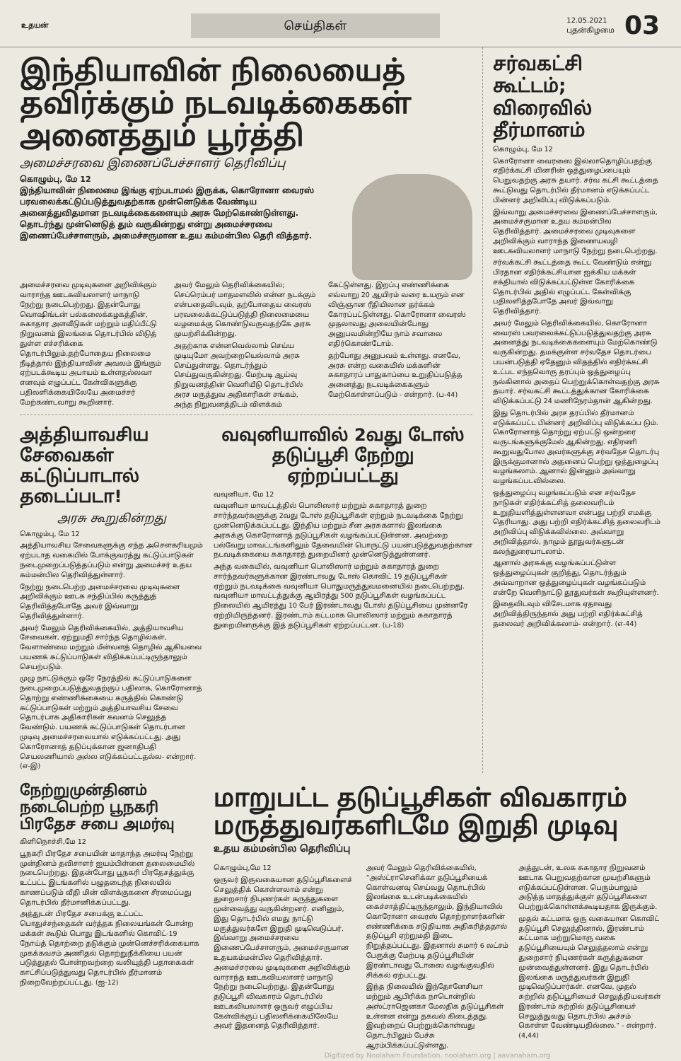உதயன்
செய்திகள்
12.05.2021
புதன்கிழமை
03
இந்தியாவின் நிலையைத் தவிர்க்கும் நடவடிக்கைகள் அனைத்தும் பூர்த்தி
அமைச்சரவை இணைப்பேச்சாளர் தெரிவிப்பு
கொழும்பு, மே 12
இந்தியாவின் நிலைமை இங்கு ஏற்படாமல் இருக்க, கொரோனா வைரஸ் பரவலைக்கட்டுப்படுத்துவதற்காக முன்னெடுக்க வேண்டிய அனைத்துவிதமான நடவடிக்கைகளையும் அரசு மேற்கொண்டுள்ளது. தொடர்ந்து முன்னெடுத் தும் வருகின்றது என்று அமைச்சரவை இணைப்பேச்சாளரும், அமைச்சருமான உதய கம்மன்பில தெரி வித்தார்.
அமைச்சரவை முடிவுகளை அறிவிக்கும் வாராந்த ஊடகவியலாளர் மாநாடு நேற்று நடைபெற்றது. இதன்போது வொஷிங்டன் பல்கலைக்கழகத்தின், சுகாதார அளவீடுகள் மற்றும் மதிப்பீட்டு நிறுவனம் இலங்கை தொடர்பில் விடுத் துள்ள எச்சரிக்கை தொடர்பிலும்,தற்போதைய நிலைமை நீடித்தால் இந்தியாவின் அவலம் இங்கும் ஏற்படக்கூடிய அபாயம் உள்ளதல்லவா எனவும் எழுப்பட்ட கேள்விகளுக்கு பதிலளிக்கையிலேயே அமைச்சர் மேற்கண்டவாறு கூறினார்.
அவர் மேலும் தெரிவிக்கையில்; செப்ரெம்பர் மாதமளவில் என்ன நடக்கும் என்பதைவிடவும், தற்போதைய வைரஸ் பரவலைக்கட்டுப்படுத்தி நிலைமையை வழமைக்கு கொண்டுவருவதற்கே அரசு முயற்சிக்கின்றது.
அதற்காக என்னவெல்லாம் செய்ய முடியுமோ அவற்றையெல்லாம் அரசு செய்துள்ளது. தொடர்ந்தும் செய்துவருகின்றது. மேற்படி ஆய்வு நிறுவனத்தின் வெளியீடு தொடர்பில் அரச மருத்துவ அதிகாரிகள் சங்கம், அந்த நிறுவனத்திடம் விளக்கம் கேட்டுள்ளது. இறப்பு எண்ணிக்கை எவ்வாறு 20 ஆயிரம் வரை உயரும் என விஞ்ஞான ரீதியிலான தர்க்கம் கோரப்பட்டுள்ளது. கொரோனா வைரஸ் முதலாவது அலையின்போது அனுபவமின்றியே நாம் சவாலை எதிர்கொண்டோம்.
தற்போது அனுபவம் உள்ளது. எனவே, அரசு என்ற வகையில் மக்களின் சுகாதாரப் பாதுகாப்பை உறுதிப்படுத்த அனைத்து நடவடிக்கைகளும் மேற்கொள்ளப்படும் - என்றார். (ப-44)
அத்தியாவசிய சேவைகள் கட்டுப்பாடால் தடைப்படா!
அரசு கூறுகின்றது
கொழும்பு, மே 12
அத்தியாவசிய சேவைகளுக்கு எந்த அசௌகரியமும் ஏற்படாத வகையில் போக்குவரத்து கட்டுப்பாடுகள் நடைமுறைப்படுத்தப்படும் என்று அமைச்சர் உதய கம்மன்பில தெரிவித்துள்ளார்.
நேற்று நடைபெற்ற அமைச்சரவை முடிவுகளை அறிவிக்கும் ஊடக சந்திப்பில் கருத்துத் தெரிவித்தபோதே அவர் இவ்வாறு தெரிவித்துள்ளார்.
அவர் மேலும் தெரிவிக்கையில், அத்தியாவசிய சேவைகள், ஏற்றுமதி சார்ந்த தொழில்கள், வேளாண்மை மற்றும் மீன்வளத் தொழில் ஆகியவை பயணக் கட்டுப்பாடுகள் விதிக்கப்பட்டிருந்தாலும் செயற்படும்.
முழு நாட்டுக்கும் ஒரே நேரத்தில் கட்டுப்பாடுகளை நடைமுறைப்படுத்துவதற்குப் பதிலாக, கொரோனாத் தொற்று எண்ணிக்கையை கருத்தில் கொண்டு கட்டுப்பாடுகள் மற்றும் அத்தியாவசிய சேவை தொடர்பாக அதிகாரிகள் கவனம் செலுத்த வேண்டும். பயணக் கட்டுப்பாடுகள் தொடர்பான முடிவு அமைச்சரவையால் எடுக்கப்பட்டது. அது கொரோனாத் தடுப்புக்கான ஜனாதிபதி செயலணியால் அல்ல எடுக்கப்பட்டதல்ல- என்றார். (எ-இ)
வவுனியாவில் 2வது டோஸ் தடுப்பூசி நேற்று ஏற்றப்பட்டது
வவுனியா, மே 12
வவுனியா மாவட்டத்தில் பொலிஸார் மற்றும் சுகாதாரத் துறை சார்ந்தவர்களுக்கு 2வது டோஸ் தடுப்பூசிகள் ஏற்றும் நடவடிக்கை நேற்று முன்னெடுக்கப்பட்டது. இந்திய மற்றும் சீன அரசுகளால் இலங்கை அரசுக்கு கொரோனாத் தடுப்பூசிகள் வழங்கப்பட்டுள்ளன. அவற்றை பல்வேறு மாவட்டங்களிலும் தேவையின் பொருட்டு பயன்படுத்துவதற்கான நடவடிக்கையை சுகாதாரத் துறையினர் முன்னெடுத்துள்ளனர்.
அந்த வகையில், வவுனியா பொலிஸார் மற்றும் சுகாதாரத் துறை சார்ந்தவர்களுக்கான இரண்டாவது டோஸ் கொவிட் 19 தடுப்பூசிகள் ஏற்றும் நடவடிக்கை வவுனியா பொதுமருத்துவமனையில் நடைபெற்றது. வவுனியா மாவட்டத்துக்கு ஆயிரத்து 500 தடுப்பூசிகள் வழங்கப்பட்ட நிலையில் ஆயிரத்து 10 பேர் இரண்டாவது டோஸ் தடுப்பூசியை முன்னரே ஏற்றியிருந்தனர். இரண்டாம் கட்டமாக பொலிஸார் மற்றும் சுகாதாரத் துறையினருக்கு இத் தடுப்பூசிகள் ஏற்றப்பட்டன. (ப-18)
சர்வகட்சி கூட்டம்; விரைவில் தீர்மானம்
கொழும்பு, மே 12
கொரோனா வைரஸை இல்லாதொழிப்பதற்கு எதிர்க்கட்சி யினரின் ஒத்துழைப்பையும் பெறுவதற்கு அரசு தயார். சர்வ கட்சி கூட்டத்தை கூட்டுவது தொடர்பில் தீர்மானம் எடுக்கப்பட்ட பின்னர் அறிவிப்பு விடுக்கப்படும்.
இவ்வாறு அமைச்சரவை இணைப்பேச்சாளரும், அமைச்சருமான உதய கம்மன்பில தெரிவித்தார். அமைச்சரவை முடிவுகளை அறிவிக்கும் வாராந்த இணையவழி ஊடகவியலாளர் மாநாடு நேற்று நடைபெற்றது.
சர்வக்கட்சி கூட்டத்தை கூட்ட வேண்டும் என்று பிரதான எதிர்க்கட்சியான ஐக்கிய மக்கள் சக்தியால் விடுக்கப்பட்டுள்ள கோரிக்கை தொடர்பில் அதில் எழுப்பட்ட கேள்விக்கு பதிலளித்தபோதே அவர் இவ்வாறு தெரிவித்தார்.
அவர் மேலும் தெரிவிக்கையில், கொரோனா வைரஸ் பவரலைக்கட்டுப்படுத்துவதற்கு அரசு அனைத்து நடவடிக்கைகளையும் மேற்கொண்டு வருகின்றது. தமக்குள்ள சர்வதேச தொடர்பை பயன்படுத்தி ஏதேனும் விதத்தில் எதிர்க்கட்சி உட்பட எந்தவொரு தரப்பும் ஒத்துழைப்பு நல்கினால் அதைப் பெற்றுக்கொள்வதற்கு அரசு தயார். சர்வகட்சி கூட்டத்துக்கான கோரிக்கை விடுக்கப்பட்டு 24 மணிநேரம்தான் ஆகின்றது.
இது தொடர்பில் அரச தரப்பில் தீர்மானம் எடுக்கப்பட்ட பின்னர் அறிவிப்பு விடுக்கப்ப டும். கொரோனாத் தொற்று ஏற்பட்டு ஒன்றரை வருடங்களுக்குமேல் ஆகின்றது. எதிரணி கூறுவதுபோல அவர்களுக்கு சர்வதேச தொடர்பு இருக்குமானால் அதனைப் பெற்று ஒத்துழைப்பு வழங்கலாம். ஆனால் இன்னும் அவ்வாறு வழங்கப்படவில்லை.
ஒத்துழைப்பு வழங்கப்படும் என சர்வதேச நாடுகள் எதிர்க்கட்சித் தலைவரிடம் உறுதியளித்துள்ளனவா என்பது பற்றி எமக்கு தெரியாது. அது பற்றி எதிர்க்கட்சித் தலைவரிடம் அறிவிப்பு விடுக்கவில்லை. அவ்வாறு அறிவித்தால், நாமும் தூதுவர்களுடன் கலந்துரையாடலாம்.
ஆனால் அரசுக்கு வழங்கப்பட்டுள்ள ஒத்துழைப்புகள் குறித்து, தொடர்ந்தும் அவ்வாறான ஒத்துழைப்புகள் வழங்கப்படும் என்றே வெளிநாட்டு தூதுவர்கள் கூறியுள்ளனர்.
இதைவிடவும் விசேடமாக ஏதாவது அறிவித்திருந்தால் அது பற்றி எதிர்க்கட்சித் தலைவர் அறிவிக்கலாம்- என்றார். (எ-44)
நேற்றுமுன்தினம் நடைபெற்ற பூநகரி பிரதேச சபை அமர்வு
கிளிநொச்சி,மே 12
பூநகரி பிரதேச சபையின் மாதாந்த அமர்வு நேற்று முன்தினம் தவிசாளர் ஐயம்பிள்ளை தலைமையில் நடைபெற்றது. இதன்போது பூநகரி பிரதேசத்துக்கு உட்பட்ட இடங்களில் பழுதடைந்த நிலையில் காணப்படும் வீதி மின் விளக்குகளை சீரமைப்பது தொடர்பில் தீர்மானிக்கப்பட்டது.
அத்துடன் பிரதேச சபைக்கு உட்பட்ட பொதுச்சந்தைகள் வர்த்தக நிலையங்கள் போன்ற மக்கள் கூடும் பொது இடங்களில் கொவிட்-19 நோய்த் தொற்றை தடுக்கும் முன்னெச்சரிக்கையாக முகக்கவசம் அணிதல் தொற்றுநீக்கியை பயன் படுத்துதல் போன்றவற்றை வலியுத்தி பதாகைகள் காட்சிப்படுத்துவது தொடர்பில் தீர்மானம் நிறைவேற்றப்பட்டது. (ஐ-12)
மாறுபட்ட தடுப்பூசிகள் விவகாரம் மருத்துவர்களிடமே இறுதி முடிவு
உதய கம்மன்பில தெரிவிப்பு
கொழும்பு,மே 12
ஒருவர் இருவகையான தடுப்பூசிகளைச் செலுத்திக் கொள்ளலாம் என்று துறைசார் நிபுணர்கள் கருத்துகளை முன்வைத்து வருகின்றனர். எனினும், இது தொடர்பில் எமது நாட்டு மருத்துவர்களே இறுதி முடிவெடுப்பர். இவ்வாறு அமைச்சரவை இணைப்பேச்சாளரும், அமைச்சருமான உதயகம்மன்பில தெரிவித்தார். அமைச்சரவை முடிவுகளை அறிவிக்கும் வாராந்த ஊடகவியலாளர் மாநாடு நேற்று நடைபெற்றது. இதன்போது தடுப்பூசி விவகாரம் தொடர்பில் ஊடகவியலாளர் ஒருவர் எழுப்பிய கேள்விக்குப் பதிலளிக்கையிலேயே அவர் இதனைத் தெரிவித்தார்.
அவர் மேலும் தெரிவிக்கையில், “அஸ்ட்ராசெனிக்கா தடுப்பூசியைக் கொள்வனவு செய்வது தொடர்பில் இலங்கை உடன்படிக்கையில் கைச்சாத்திட்டிருந்தாலும், இந்தியாவில் கொரோனா வைரஸ் தொற்றாளர்களின் எண்ணிக்கை சடுதியாக அதிகரித்ததால் தடுப்பூசி ஏற்றுமதி இடை நிறுத்தப்பட்டது. இதனால் சுமார் 6 லட்சம் பேருக்கு மேற்படி தடுப்பூசியின் இரண்டாவது டோஸை வழங்குவதில் சிக்கல் ஏற்பட்டது.
இந்த நிலையில் இந்தோனேசியா மற்றும் ஆபிரிக்க நாடொன்றில் அஸ்ட்ராஜெனகா மேலதிக தடுப்பூசிகள் உள்ளன என்று தகவல் கிடைத்தது. இவற்றைப் பெற்றுக்கொள்வது தொடர்பிலும் பேச்சு ஆரம்பிக்கப்பட்டுள்ளது.
அத்துடன், உலக சுகாதார நிறுவனம் ஊடாக பெறுவதற்கான முயற்சிகளும் எடுக்கப்பட்டுள்ளன. பெரும்பாலும் அடுத்த மாதத்துக்குள் தடுப்பூசிகளை பெற்றுக்கொள்ளக்கூடியதாக இருக்கும்.
முதல் கட்டமாக ஒரு வகையான கொவிட் தடுப்பூசி செலுத்தினால், இரண்டாம் கட்டமாக மற்றுமொரு வகை தடுப்பூசியையும் செலுத்தலாம் என்று துறைசார் நிபுணர்கள் கருத்துகளை முன்வைத்துள்ளனர். இது தொடர்பில் இலங்கை மருத்துவர்கள் இறுதி முடிவெடுப்பார்கள். எனவே, முதல் சுற்றில் தடுப்பூசியைச் செலுத்தியவர்கள் இரண்டாம் சுற்றில் தடுப்பூசியைச் செலுத்துவது தொடர்பில் அச்சம் கொள்ள வேண்டியதில்லை.” - என்றார். (4,44)
Digitized by Noolaham Foundation. noolaham.org | aavanaham.org